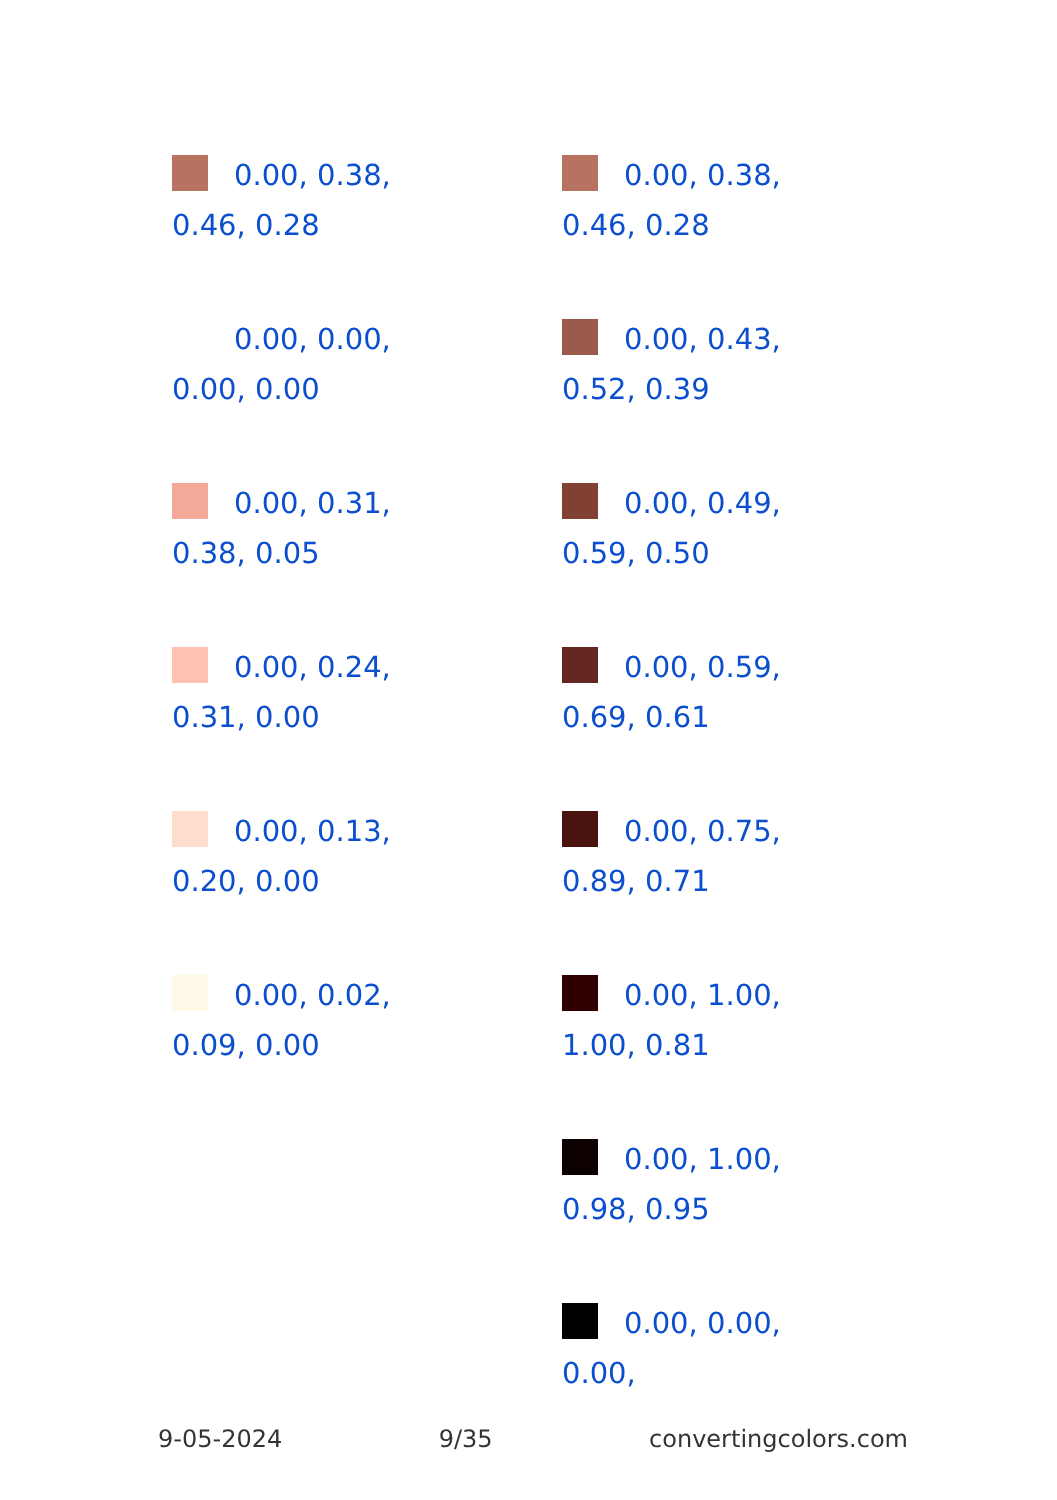0.00, 0.38, 0.46, 0.28
0.00, 0.00, 0.00, 0.00
0.00, 0.31, 0.38, 0.05
0.00, 0.24, 0.31, 0.00
0.00, 0.13, 0.20, 0.00
0.00, 0.02, 0.09, 0.00
0.00, 0.38, 0.46, 0.28
0.00, 0.43, 0.52, 0.39
0.00, 0.49, 0.59, 0.50
0.00, 0.59, 0.69, 0.61
0.00, 0.75, 0.89, 0.71
0.00, 1.00, 1.00, 0.81
0.00, 1.00, 0.98, 0.95
0.00, 0.00, 0.00,
9-05-2024 9/35 convertingcolors.com